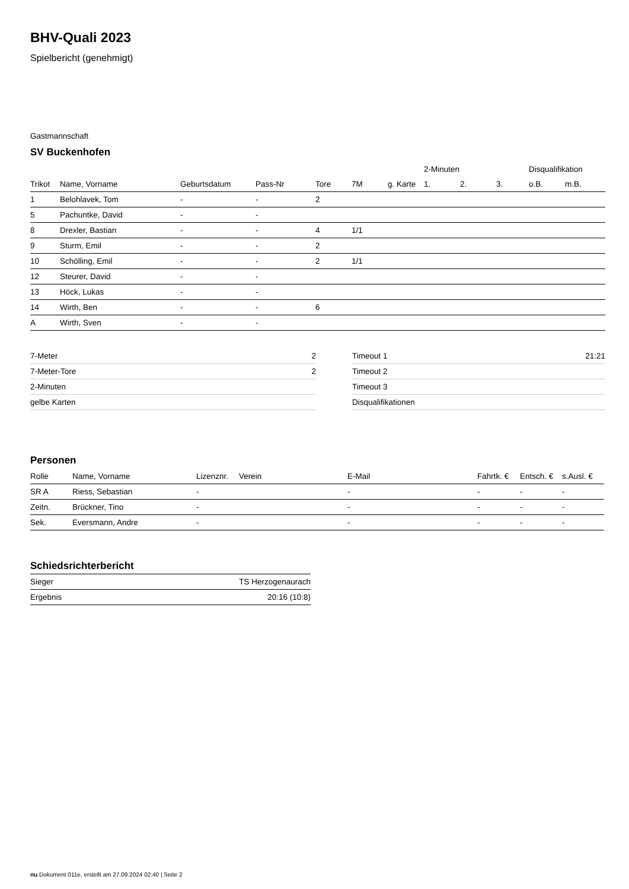BHV-Quali 2023
Spielbericht (genehmigt)
Gastmannschaft
SV Buckenhofen
| | | | | | | | 2-Minuten | | | Disqualifikation | |
| --- | --- | --- | --- | --- | --- | --- | --- | --- | --- | --- | --- |
| Trikot | Name, Vorname | Geburtsdatum | Pass-Nr | Tore | 7M | g. Karte | 1. | 2. | 3. | o.B. | m.B. |
| 1 | Belohlavek, Tom | - | - | 2 | | | | | | | |
| 5 | Pachuntke, David | - | - | | | | | | | | |
| 8 | Drexler, Bastian | - | - | 4 | 1/1 | | | | | | |
| 9 | Sturm, Emil | - | - | 2 | | | | | | | |
| 10 | Schölling, Emil | - | - | 2 | 1/1 | | | | | | |
| 12 | Steurer, David | - | - | | | | | | | | |
| 13 | Höck, Lukas | - | - | | | | | | | | |
| 14 | Wirth, Ben | - | - | 6 | | | | | | | |
| A | Wirth, Sven | - | - | | | | | | | | |
| 7-Meter | 2 |
| 7-Meter-Tore | 2 |
| 2-Minuten | |
| gelbe Karten | |
| Timeout 1 | 21:21 |
| Timeout 2 | |
| Timeout 3 | |
| Disqualifikationen | |
Personen
| Rolle | Name, Vorname | Lizenznr. | Verein | E-Mail | Fahrtk. € | Entsch. € | s.Ausl. € |
| --- | --- | --- | --- | --- | --- | --- | --- |
| SR A | Riess, Sebastian | - | | - | - | - | - |
| Zeitn. | Brückner, Tino | - | | - | - | - | - |
| Sek. | Eversmann, Andre | - | | - | - | - | - |
Schiedsrichterbericht
| Sieger | TS Herzogenaurach |
| Ergebnis | 20:16 (10:8) |
nu.Dokument 011e, erstellt am 27.09.2024 02:40 | Seite 2